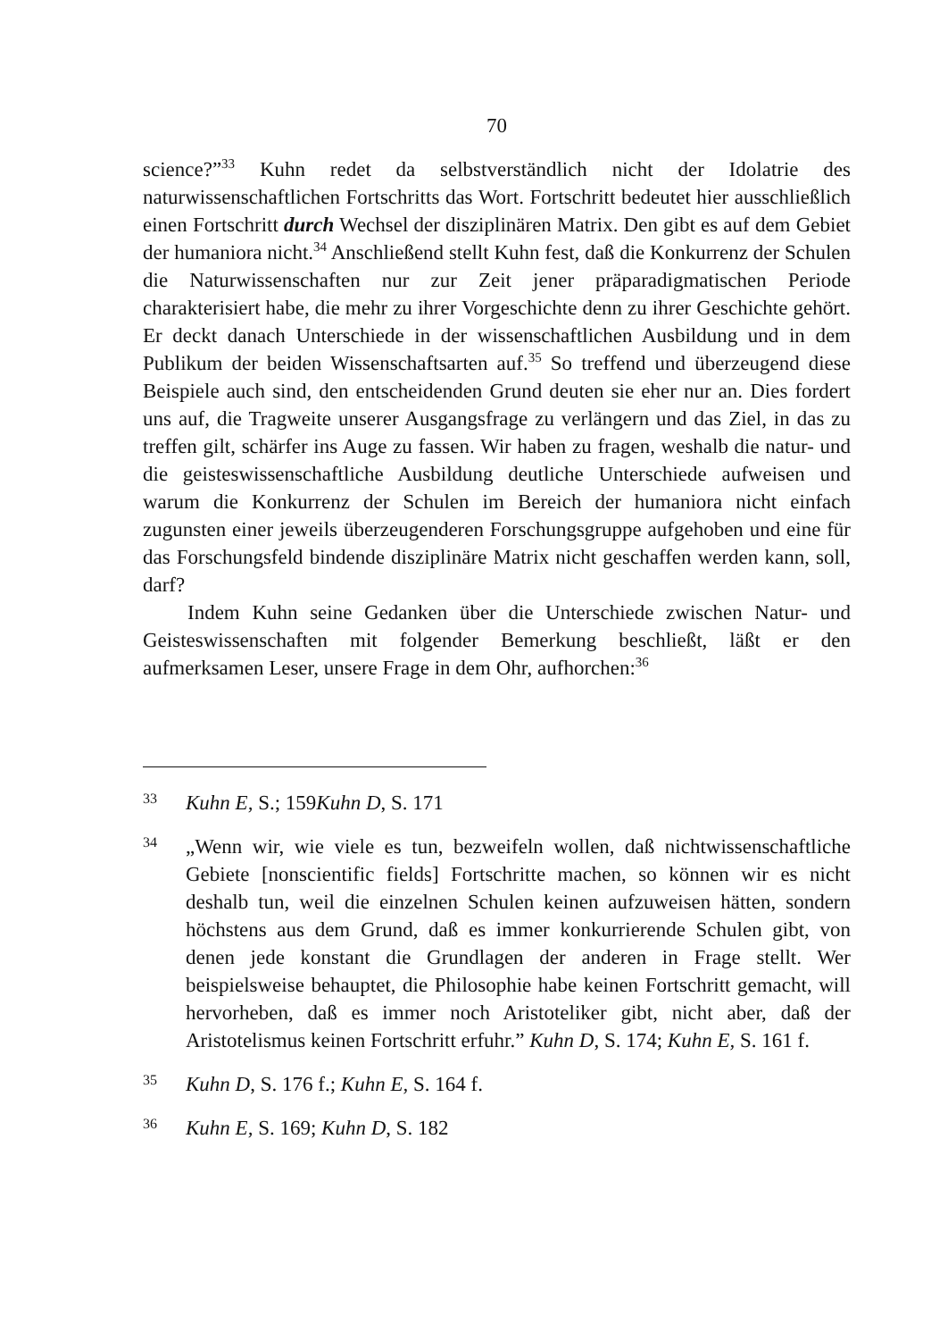70
science?”<sup>33</sup> Kuhn redet da selbstverständlich nicht der Idolatrie des naturwissenschaftlichen Fortschritts das Wort. Fortschritt bedeutet hier ausschließlich einen Fortschritt durch Wechsel der disziplinären Matrix. Den gibt es auf dem Gebiet der humaniora nicht.<sup>34</sup> Anschließend stellt Kuhn fest, daß die Konkurrenz der Schulen die Naturwissenschaften nur zur Zeit jener präparadigmatischen Periode charakterisiert habe, die mehr zu ihrer Vorgeschichte denn zu ihrer Geschichte gehört. Er deckt danach Unterschiede in der wissenschaftlichen Ausbildung und in dem Publikum der beiden Wissenschaftsarten auf.<sup>35</sup> So treffend und überzeugend diese Beispiele auch sind, den entscheidenden Grund deuten sie eher nur an. Dies fordert uns auf, die Tragweite unserer Ausgangsfrage zu verlängern und das Ziel, in das zu treffen gilt, schärfer ins Auge zu fassen. Wir haben zu fragen, weshalb die natur- und die geisteswissenschaftliche Ausbildung deutliche Unterschiede aufweisen und warum die Konkurrenz der Schulen im Bereich der humaniora nicht einfach zugunsten einer jeweils überzeugenderen Forschungsgruppe aufgehoben und eine für das Forschungsfeld bindende disziplinäre Matrix nicht geschaffen werden kann, soll, darf?
Indem Kuhn seine Gedanken über die Unterschiede zwischen Natur- und Geisteswissenschaften mit folgender Bemerkung beschließt, läßt er den aufmerksamen Leser, unsere Frage in dem Ohr, aufhorchen:<sup>36</sup>
33
Kuhn E, S.; 159Kuhn D, S. 171
34
„Wenn wir, wie viele es tun, bezweifeln wollen, daß nichtwissenschaftliche Gebiete [nonscientific fields] Fortschritte machen, so können wir es nicht deshalb tun, weil die einzelnen Schulen keinen aufzuweisen hätten, sondern höchstens aus dem Grund, daß es immer konkurrierende Schulen gibt, von denen jede konstant die Grundlagen der anderen in Frage stellt. Wer beispielsweise behauptet, die Philosophie habe keinen Fortschritt gemacht, will hervorheben, daß es immer noch Aristoteliker gibt, nicht aber, daß der Aristotelismus keinen Fortschritt erfuhr.” Kuhn D, S. 174; Kuhn E, S. 161 f.
35
Kuhn D, S. 176 f.; Kuhn E, S. 164 f.
36
Kuhn E, S. 169; Kuhn D, S. 182